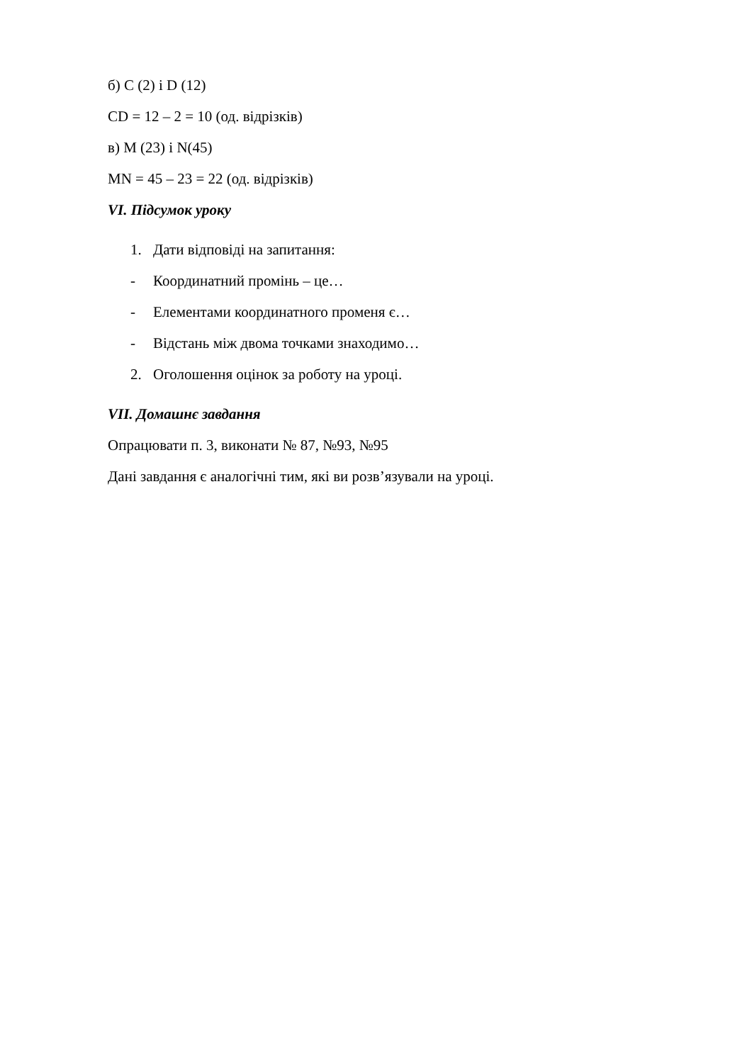б) С (2) і D (12)
CD = 12 – 2 = 10 (од. відрізків)
в) M (23) і N(45)
MN = 45 – 23 = 22 (од. відрізків)
VI. Підсумок уроку
1. Дати відповіді на запитання:
- Координатний промінь – це…
- Елементами координатного променя є…
- Відстань між двома точками знаходимо…
2. Оголошення оцінок за роботу на уроці.
VII. Домашнє завдання
Опрацювати п. 3, виконати № 87, №93, №95
Дані завдання є аналогічні тим, які ви розв’язували на уроці.